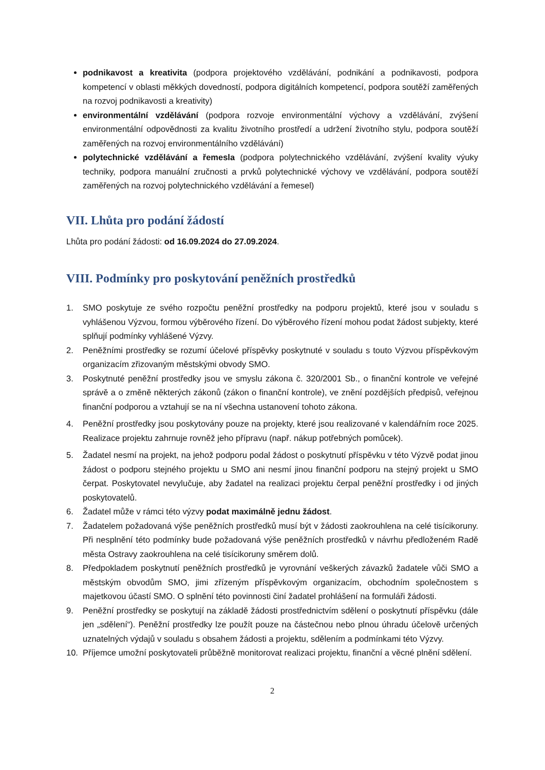podnikavost a kreativita (podpora projektového vzdělávání, podnikání a podnikavosti, podpora kompetencí v oblasti měkkých dovedností, podpora digitálních kompetencí, podpora soutěží zaměřených na rozvoj podnikavosti a kreativity)
environmentální vzdělávání (podpora rozvoje environmentální výchovy a vzdělávání, zvýšení environmentální odpovědnosti za kvalitu životního prostředí a udržení životního stylu, podpora soutěží zaměřených na rozvoj environmentálního vzdělávání)
polytechnické vzdělávání a řemesla (podpora polytechnického vzdělávání, zvýšení kvality výuky techniky, podpora manuální zručnosti a prvků polytechnické výchovy ve vzdělávání, podpora soutěží zaměřených na rozvoj polytechnického vzdělávání a řemesel)
VII. Lhůta pro podání žádostí
Lhůta pro podání žádosti: od 16.09.2024 do 27.09.2024.
VIII. Podmínky pro poskytování peněžních prostředků
1. SMO poskytuje ze svého rozpočtu peněžní prostředky na podporu projektů, které jsou v souladu s vyhlášenou Výzvou, formou výběrového řízení. Do výběrového řízení mohou podat žádost subjekty, které splňují podmínky vyhlášené Výzvy.
2. Peněžními prostředky se rozumí účelové příspěvky poskytnuté v souladu s touto Výzvou příspěvkovým organizacím zřizovaným městskými obvody SMO.
3. Poskytnuté peněžní prostředky jsou ve smyslu zákona č. 320/2001 Sb., o finanční kontrole ve veřejné správě a o změně některých zákonů (zákon o finanční kontrole), ve znění pozdějších předpisů, veřejnou finanční podporou a vztahují se na ní všechna ustanovení tohoto zákona.
4. Peněžní prostředky jsou poskytovány pouze na projekty, které jsou realizované v kalendářním roce 2025. Realizace projektu zahrnuje rovněž jeho přípravu (např. nákup potřebných pomůcek).
5. Žadatel nesmí na projekt, na jehož podporu podal žádost o poskytnutí příspěvku v této Výzvě podat jinou žádost o podporu stejného projektu u SMO ani nesmí jinou finanční podporu na stejný projekt u SMO čerpat. Poskytovatel nevylučuje, aby žadatel na realizaci projektu čerpal peněžní prostředky i od jiných poskytovatelů.
6. Žadatel může v rámci této výzvy podat maximálně jednu žádost.
7. Žadatelem požadovaná výše peněžních prostředků musí být v žádosti zaokrouhlena na celé tisícikoruny. Při nesplnění této podmínky bude požadovaná výše peněžních prostředků v návrhu předloženém Radě města Ostravy zaokrouhlena na celé tisícikoruny směrem dolů.
8. Předpokladem poskytnutí peněžních prostředků je vyrovnání veškerých závazků žadatele vůči SMO a městským obvodům SMO, jimi zřízeným příspěvkovým organizacím, obchodním společnostem s majetkovou účastí SMO. O splnění této povinnosti činí žadatel prohlášení na formuláři žádosti.
9. Peněžní prostředky se poskytují na základě žádosti prostřednictvím sdělení o poskytnutí příspěvku (dále jen „sdělení“). Peněžní prostředky lze použít pouze na částečnou nebo plnou úhradu účelově určených uznatelných výdajů v souladu s obsahem žádosti a projektu, sdělením a podmínkami této Výzvy.
10. Příjemce umožní poskytovateli průběžně monitorovat realizaci projektu, finanční a věcné plnění sdělení.
2